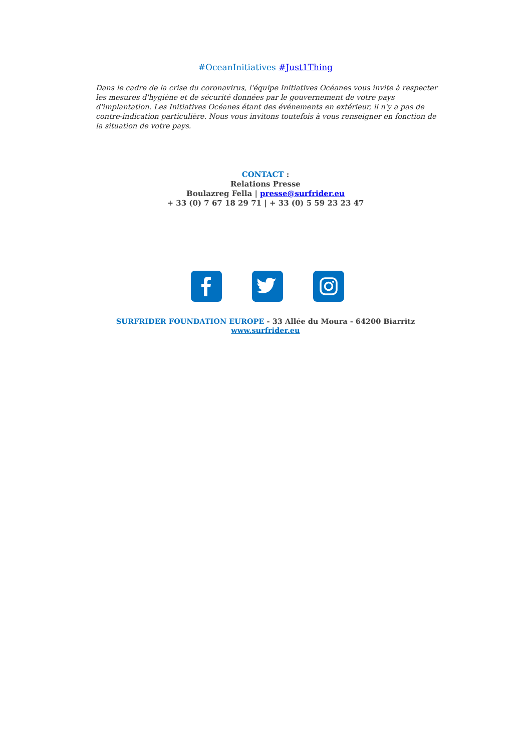#OceanInitiatives #Just1Thing
Dans le cadre de la crise du coronavirus, l'équipe Initiatives Océanes vous invite à respecter les mesures d'hygiène et de sécurité données par le gouvernement de votre pays d'implantation. Les Initiatives Océanes étant des événements en extérieur, il n'y a pas de contre-indication particulière. Nous vous invitons toutefois à vous renseigner en fonction de la situation de votre pays.
CONTACT :
Relations Presse
Boulazreg Fella | presse@surfrider.eu
+ 33 (0) 7 67 18 29 71 | + 33 (0) 5 59 23 23 47
SURFRIDER FOUNDATION EUROPE - 33 Allée du Moura - 64200 Biarritz
www.surfrider.eu